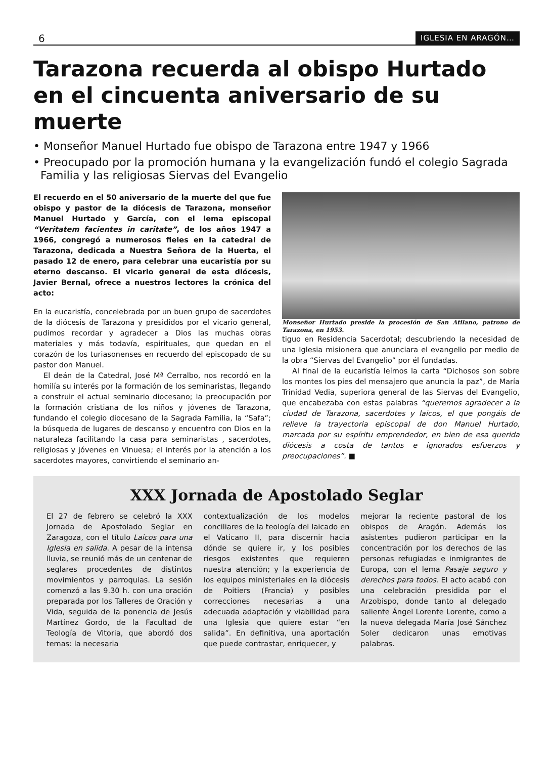6 IGLESIA EN ARAGÓN…
Tarazona recuerda al obispo Hurtado en el cincuenta aniversario de su muerte
• Monseñor Manuel Hurtado fue obispo de Tarazona entre 1947 y 1966
• Preocupado por la promoción humana y la evangelización fundó el colegio Sagrada Familia y las religiosas Siervas del Evangelio
El recuerdo en el 50 aniversario de la muerte del que fue obispo y pastor de la diócesis de Tarazona, monseñor Manuel Hurtado y García, con el lema episcopal “Veritatem facientes in caritate”, de los años 1947 a 1966, congregó a numerosos fieles en la catedral de Tarazona, dedicada a Nuestra Señora de la Huerta, el pasado 12 de enero, para celebrar una eucaristía por su eterno descanso. El vicario general de esta diócesis, Javier Bernal, ofrece a nuestros lectores la crónica del acto:
En la eucaristía, concelebrada por un buen grupo de sacerdotes de la diócesis de Tarazona y presididos por el vicario general, pudimos recordar y agradecer a Dios las muchas obras materiales y más todavía, espirituales, que quedan en el corazón de los turiasonenses en recuerdo del episcopado de su pastor don Manuel.
El deán de la Catedral, José Mª Cerralbo, nos recordó en la homilía su interés por la formación de los seminaristas, llegando a construir el actual seminario diocesano; la preocupación por la formación cristiana de los niños y jóvenes de Tarazona, fundando el colegio diocesano de la Sagrada Familia, la “Safa”; la búsqueda de lugares de descanso y encuentro con Dios en la naturaleza facilitando la casa para seminaristas , sacerdotes, religiosas y jóvenes en Vinuesa; el interés por la atención a los sacerdotes mayores, convirtiendo el seminario an-
Monseñor Hurtado preside la procesión de San Atilano, patrono de Tarazona, en 1953.
tiguo en Residencia Sacerdotal; descubriendo la necesidad de una Iglesia misionera que anunciara el evangelio por medio de la obra “Siervas del Evangelio” por él fundadas.
Al final de la eucaristía leímos la carta “Dichosos son sobre los montes los pies del mensajero que anuncia la paz”, de María Trinidad Vedia, superiora general de las Siervas del Evangelio, que encabezaba con estas palabras “queremos agradecer a la ciudad de Tarazona, sacerdotes y laicos, el que pongáis de relieve la trayectoria episcopal de don Manuel Hurtado, marcada por su espíritu emprendedor, en bien de esa querida diócesis a costa de tantos e ignorados esfuerzos y preocupaciones”. ■
XXX Jornada de Apostolado Seglar
El 27 de febrero se celebró la XXX Jornada de Apostolado Seglar en Zaragoza, con el título Laicos para una Iglesia en salida. A pesar de la intensa lluvia, se reunió más de un centenar de seglares procedentes de distintos movimientos y parroquias. La sesión comenzó a las 9.30 h. con una oración preparada por los Talleres de Oración y Vida, seguida de la ponencia de Jesús Martínez Gordo, de la Facultad de Teología de Vitoria, que abordó dos temas: la necesaria
contextualización de los modelos conciliares de la teología del laicado en el Vaticano II, para discernir hacia dónde se quiere ir, y los posibles riesgos existentes que requieren nuestra atención; y la experiencia de los equipos ministeriales en la diócesis de Poitiers (Francia) y posibles correcciones necesarias a una adecuada adaptación y viabilidad para una Iglesia que quiere estar “en salida”. En definitiva, una aportación que puede contrastar, enriquecer, y
mejorar la reciente pastoral de los obispos de Aragón. Además los asistentes pudieron participar en la concentración por los derechos de las personas refugiadas e inmigrantes de Europa, con el lema Pasaje seguro y derechos para todos. El acto acabó con una celebración presidida por el Arzobispo, donde tanto al delegado saliente Ángel Lorente Lorente, como a la nueva delegada María José Sánchez Soler dedicaron unas emotivas palabras.